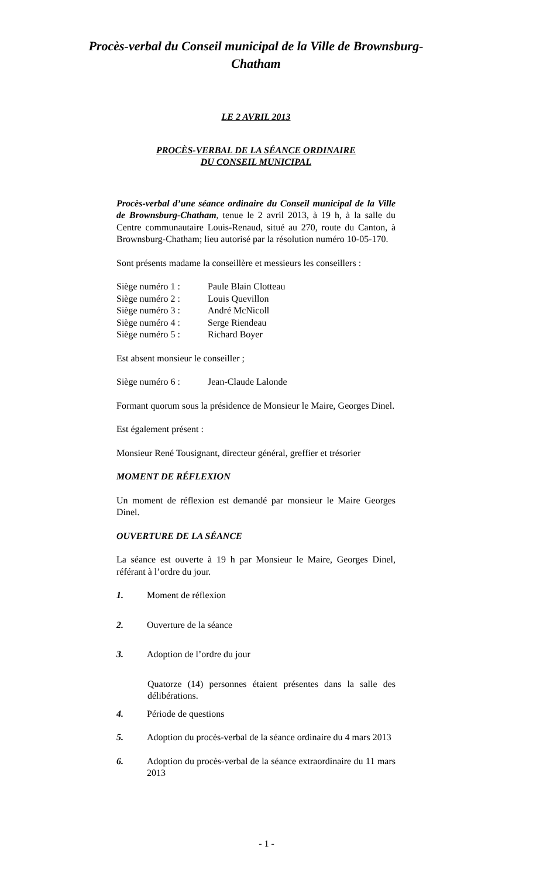Procès-verbal du Conseil municipal de la Ville de Brownsburg-Chatham
LE 2 AVRIL 2013
PROCÈS-VERBAL DE LA SÉANCE ORDINAIRE
DU CONSEIL MUNICIPAL
Procès-verbal d’une séance ordinaire du Conseil municipal de la Ville de Brownsburg-Chatham, tenue le 2 avril 2013, à 19 h, à la salle du Centre communautaire Louis-Renaud, situé au 270, route du Canton, à Brownsburg-Chatham; lieu autorisé par la résolution numéro 10-05-170.
Sont présents madame la conseillère et messieurs les conseillers :
Siège numéro 1 : Paule Blain Clotteau
Siège numéro 2 : Louis Quevillon
Siège numéro 3 : André McNicoll
Siège numéro 4 : Serge Riendeau
Siège numéro 5 : Richard Boyer
Est absent monsieur le conseiller ;
Siège numéro 6 : Jean-Claude Lalonde
Formant quorum sous la présidence de Monsieur le Maire, Georges Dinel.
Est également présent :
Monsieur René Tousignant, directeur général, greffier et trésorier
MOMENT DE RÉFLEXION
Un moment de réflexion est demandé par monsieur le Maire Georges Dinel.
OUVERTURE DE LA SÉANCE
La séance est ouverte à 19 h par Monsieur le Maire, Georges Dinel, référant à l’ordre du jour.
1. Moment de réflexion
2. Ouverture de la séance
3. Adoption de l’ordre du jour
Quatorze (14) personnes étaient présentes dans la salle des délibérations.
4. Période de questions
5. Adoption du procès-verbal de la séance ordinaire du 4 mars 2013
6. Adoption du procès-verbal de la séance extraordinaire du 11 mars 2013
- 1 -